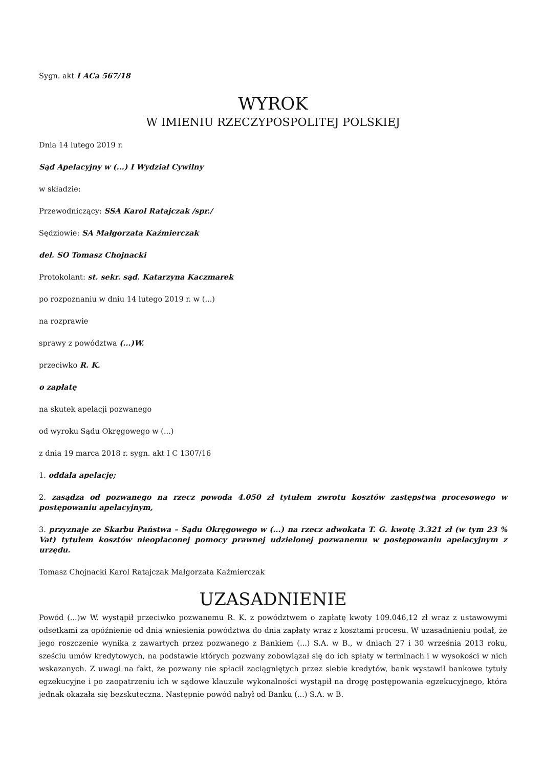Sygn. akt I ACa 567/18
WYROK
W IMIENIU RZECZYPOSPOLITEJ POLSKIEJ
Dnia 14 lutego 2019 r.
Sąd Apelacyjny w (...) I Wydział Cywilny
w składzie:
Przewodniczący: SSA Karol Ratajczak /spr./
Sędziowie: SA Małgorzata Kaźmierczak
del. SO Tomasz Chojnacki
Protokolant: st. sekr. sąd. Katarzyna Kaczmarek
po rozpoznaniu w dniu 14 lutego 2019 r. w (...)
na rozprawie
sprawy z powództwa (...)W.
przeciwko R. K.
o zapłatę
na skutek apelacji pozwanego
od wyroku Sądu Okręgowego w (...)
z dnia 19 marca 2018 r. sygn. akt I C 1307/16
1. oddala apelację;
2. zasądza od pozwanego na rzecz powoda 4.050 zł tytułem zwrotu kosztów zastępstwa procesowego w postępowaniu apelacyjnym,
3. przyznaje ze Skarbu Państwa – Sądu Okręgowego w (...) na rzecz adwokata T. G. kwotę 3.321 zł (w tym 23 % Vat) tytułem kosztów nieopłaconej pomocy prawnej udzielonej pozwanemu w postępowaniu apelacyjnym z urzędu.
Tomasz Chojnacki Karol Ratajczak Małgorzata Kaźmierczak
UZASADNIENIE
Powód (...)w W. wystąpił przeciwko pozwanemu R. K. z powództwem o zapłatę kwoty 109.046,12 zł wraz z ustawowymi odsetkami za opóźnienie od dnia wniesienia powództwa do dnia zapłaty wraz z kosztami procesu. W uzasadnieniu podał, że jego roszczenie wynika z zawartych przez pozwanego z Bankiem (...) S.A. w B., w dniach 27 i 30 września 2013 roku, sześciu umów kredytowych, na podstawie których pozwany zobowiązał się do ich spłaty w terminach i w wysokości w nich wskazanych. Z uwagi na fakt, że pozwany nie spłacił zaciągniętych przez siebie kredytów, bank wystawił bankowe tytuły egzekucyjne i po zaopatrzeniu ich w sądowe klauzule wykonalności wystąpił na drogę postępowania egzekucyjnego, która jednak okazała się bezskuteczna. Następnie powód nabył od Banku (...) S.A. w B.